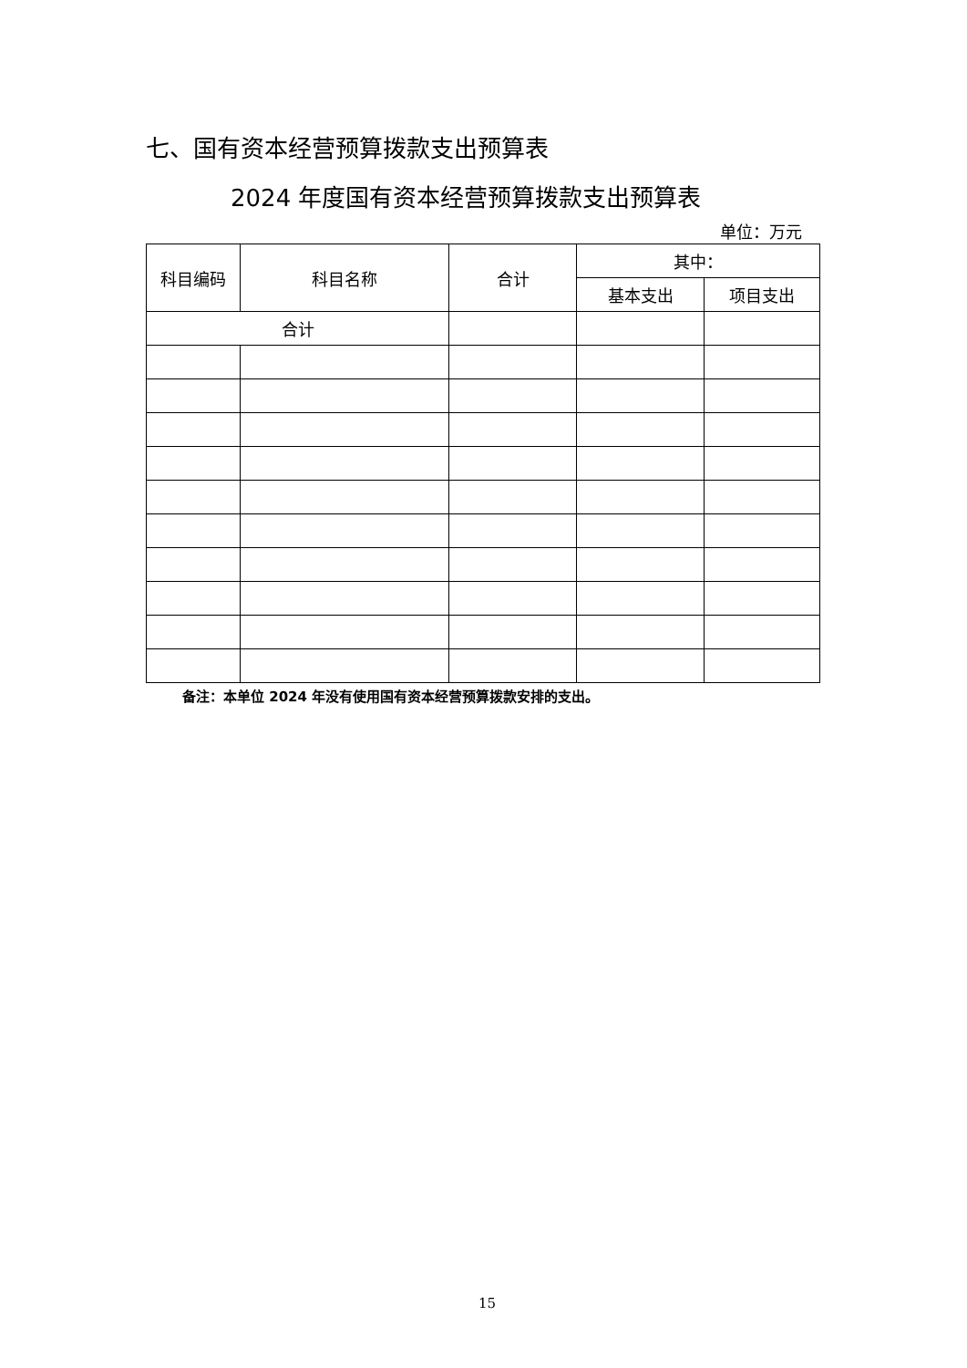七、国有资本经营预算拨款支出预算表
2024 年度国有资本经营预算拨款支出预算表
单位：万元
| 科目编码 | 科目名称 | 合计 | 其中： | |
| --- | --- | --- | --- | --- |
| | | | 基本支出 | 项目支出 |
| 合计 | | | | |
备注：本单位 2024 年没有使用国有资本经营预算拨款安排的支出。
15